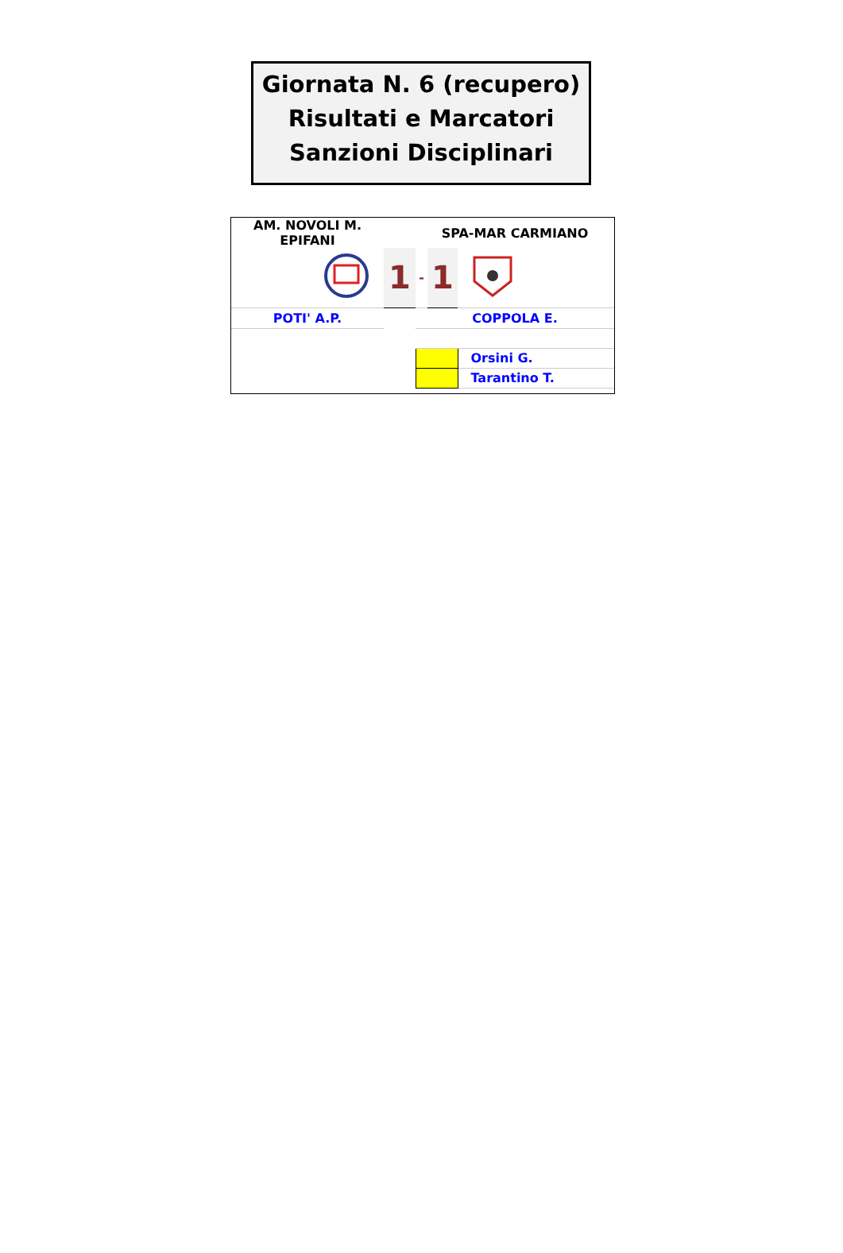Giornata N. 6 (recupero)
Risultati e Marcatori
Sanzioni Disciplinari
| AM. NOVOLI M. EPIFANI | | | | SPA-MAR CARMIANO | | |
| | | | 1 | - | 1 | |
| POTI' A.P. | | | | COPPOLA E. | | |
| | | | | | | Orsini G. |
| | | | | | | Tarantino T. |